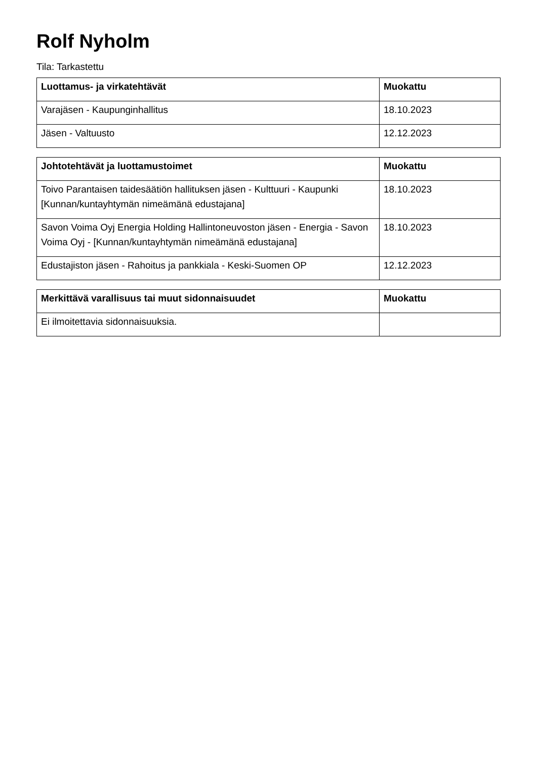Rolf Nyholm
Tila: Tarkastettu
| Luottamus- ja virkatehtävät | Muokattu |
| --- | --- |
| Varajäsen - Kaupunginhallitus | 18.10.2023 |
| Jäsen - Valtuusto | 12.12.2023 |
| Johtotehtävät ja luottamustoimet | Muokattu |
| --- | --- |
| Toivo Parantaisen taidesäätiön hallituksen jäsen - Kulttuuri - Kaupunki [Kunnan/kuntayhtymän nimeämänä edustajana] | 18.10.2023 |
| Savon Voima Oyj Energia Holding Hallintoneuvoston jäsen - Energia - Savon Voima Oyj - [Kunnan/kuntayhtymän nimeämänä edustajana] | 18.10.2023 |
| Edustajiston jäsen - Rahoitus ja pankkiala - Keski-Suomen OP | 12.12.2023 |
| Merkittävä varallisuus tai muut sidonnaisuudet | Muokattu |
| --- | --- |
| Ei ilmoitettavia sidonnaisuuksia. | |